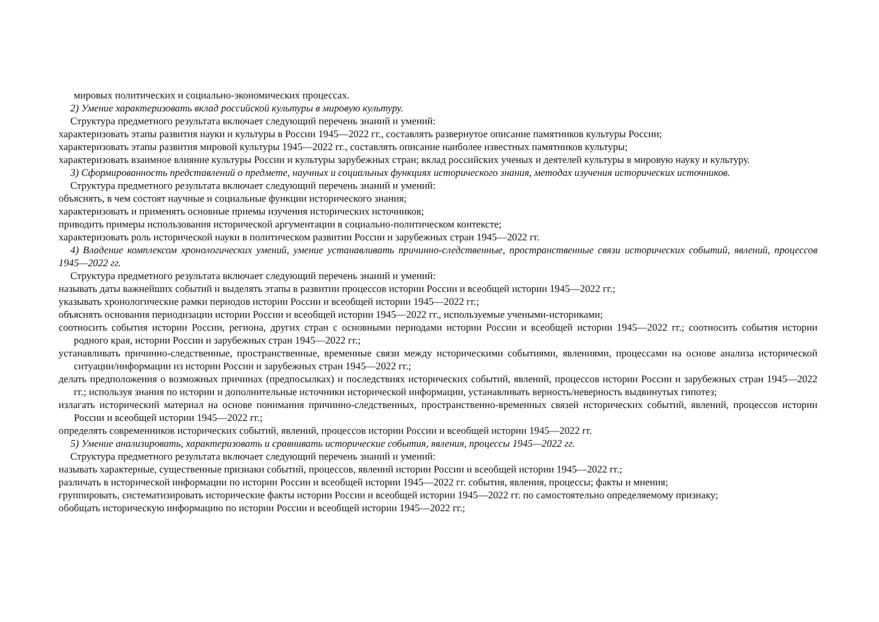мировых политических и социально-экономических процессах.
2) Умение характеризовать вклад российской культуры в мировую культуру.
Структура предметного результата включает следующий перечень знаний и умений:
характеризовать этапы развития науки и культуры в России 1945—2022 гг., составлять развернутое описание памятников культуры России;
характеризовать этапы развития мировой культуры 1945—2022 гг., составлять описание наиболее известных памятников культуры;
характеризовать взаимное влияние культуры России и культуры зарубежных стран; вклад российских ученых и деятелей культуры в мировую науку и культуру.
3) Сформированность представлений о предмете, научных и социальных функциях исторического знания, методах изучения исторических источников.
Структура предметного результата включает следующий перечень знаний и умений:
объяснять, в чем состоят научные и социальные функции исторического знания;
характеризовать и применять основные приемы изучения исторических источников;
приводить примеры использования исторической аргументации в социально-политическом контексте;
характеризовать роль исторической науки в политическом развитии России и зарубежных стран 1945—2022 гг.
4) Владение комплексом хронологических умений, умение устанавливать причинно-следственные, пространственные связи исторических событий, явлений, процессов 1945—2022 гг.
Структура предметного результата включает следующий перечень знаний и умений:
называть даты важнейших событий и выделять этапы в развитии процессов истории России и всеобщей истории 1945—2022 гг.;
указывать хронологические рамки периодов истории России и всеобщей истории 1945—2022 гг.;
объяснять основания периодизации истории России и всеобщей истории 1945—2022 гг., используемые учеными-историками;
соотносить события истории России, региона, других стран с основными периодами истории России и всеобщей истории 1945—2022 гг.; соотносить события истории родного края, истории России и зарубежных стран 1945—2022 гг.;
устанавливать причинно-следственные, пространственные, временные связи между историческими событиями, явлениями, процессами на основе анализа исторической ситуации/информации из истории России и зарубежных стран 1945—2022 гг.;
делать предположения о возможных причинах (предпосылках) и последствиях исторических событий, явлений, процессов истории России и зарубежных стран 1945—2022 гг.; используя знания по истории и дополнительные источники исторической информации, устанавливать верность/неверность выдвинутых гипотез;
излагать исторический материал на основе понимания причинно-следственных, пространственно-временных связей исторических событий, явлений, процессов истории России и всеобщей истории 1945—2022 гг.;
определять современников исторических событий, явлений, процессов истории России и всеобщей истории 1945—2022 гг.
5) Умение анализировать, характеризовать и сравнивать исторические события, явления, процессы 1945—2022 гг.
Структура предметного результата включает следующий перечень знаний и умений:
называть характерные, существенные признаки событий, процессов, явлений истории России и всеобщей истории 1945—2022 гг.;
различать в исторической информации по истории России и всеобщей истории 1945—2022 гг. события, явления, процессы; факты и мнения;
группировать, систематизировать исторические факты истории России и всеобщей истории 1945—2022 гг. по самостоятельно определяемому признаку;
обобщать историческую информацию по истории России и всеобщей истории 1945—2022 гг.;